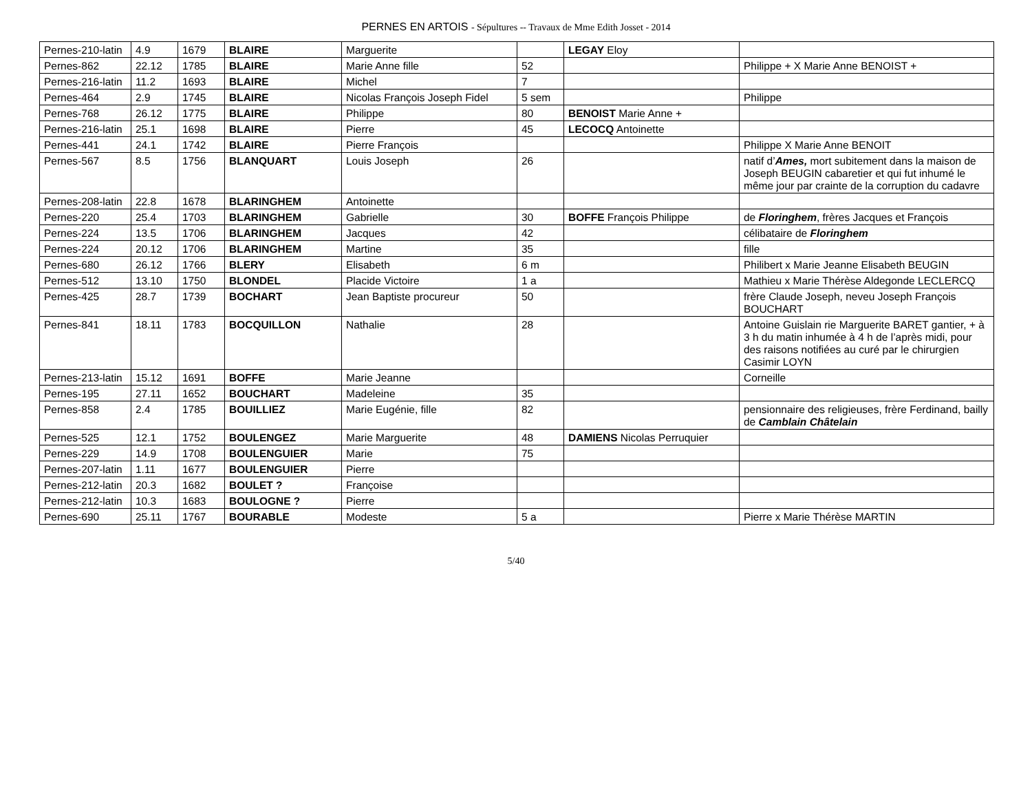PERNES EN ARTOIS - Sépultures -- Travaux de Mme Edith Josset - 2014
| Pernes-210-latin | 4.9 | 1679 | BLAIRE | Marguerite | | LEGAY Eloy | |
| Pernes-862 | 22.12 | 1785 | BLAIRE | Marie Anne fille | 52 | | Philippe + X Marie Anne BENOIST + |
| Pernes-216-latin | 11.2 | 1693 | BLAIRE | Michel | 7 | | |
| Pernes-464 | 2.9 | 1745 | BLAIRE | Nicolas François Joseph Fidel | 5 sem | | Philippe |
| Pernes-768 | 26.12 | 1775 | BLAIRE | Philippe | 80 | BENOIST Marie Anne + | |
| Pernes-216-latin | 25.1 | 1698 | BLAIRE | Pierre | 45 | LECOCQ Antoinette | |
| Pernes-441 | 24.1 | 1742 | BLAIRE | Pierre François | | | Philippe X Marie Anne BENOIT |
| Pernes-567 | 8.5 | 1756 | BLANQUART | Louis Joseph | 26 | | natif d’ Ames, mort subitement dans la maison de Joseph BEUGIN cabaretier et qui fut inhumé le même jour par crainte de la corruption du cadavre |
| Pernes-208-latin | 22.8 | 1678 | BLARINGHEM | Antoinette | | | |
| Pernes-220 | 25.4 | 1703 | BLARINGHEM | Gabrielle | 30 | BOFFE François Philippe | de Floringhem , frères Jacques et François |
| Pernes-224 | 13.5 | 1706 | BLARINGHEM | Jacques | 42 | | célibataire de Floringhem |
| Pernes-224 | 20.12 | 1706 | BLARINGHEM | Martine | 35 | | fille |
| Pernes-680 | 26.12 | 1766 | BLERY | Elisabeth | 6 m | | Philibert x Marie Jeanne Elisabeth BEUGIN |
| Pernes-512 | 13.10 | 1750 | BLONDEL | Placide Victoire | 1 a | | Mathieu x Marie Thérèse Aldegonde LECLERCQ |
| Pernes-425 | 28.7 | 1739 | BOCHART | Jean Baptiste procureur | 50 | | frère Claude Joseph, neveu Joseph François BOUCHART |
| Pernes-841 | 18.11 | 1783 | BOCQUILLON | Nathalie | 28 | | Antoine Guislain rie Marguerite BARET gantier, + à 3 h du matin inhumée à 4 h de l’après midi, pour des raisons notifiées au curé par le chirurgien Casimir LOYN |
| Pernes-213-latin | 15.12 | 1691 | BOFFE | Marie Jeanne | | | Corneille |
| Pernes-195 | 27.11 | 1652 | BOUCHART | Madeleine | 35 | | |
| Pernes-858 | 2.4 | 1785 | BOUILLIEZ | Marie Eugénie, fille | 82 | | pensionnaire des religieuses, frère Ferdinand, bailly de Camblain Châtelain |
| Pernes-525 | 12.1 | 1752 | BOULENGEZ | Marie Marguerite | 48 | DAMIENS Nicolas Perruquier | |
| Pernes-229 | 14.9 | 1708 | BOULENGUIER | Marie | 75 | | |
| Pernes-207-latin | 1.11 | 1677 | BOULENGUIER | Pierre | | | |
| Pernes-212-latin | 20.3 | 1682 | BOULET ? | Françoise | | | |
| Pernes-212-latin | 10.3 | 1683 | BOULOGNE ? | Pierre | | | |
| Pernes-690 | 25.11 | 1767 | BOURABLE | Modeste | 5 a | | Pierre x Marie Thérèse MARTIN |
5/40